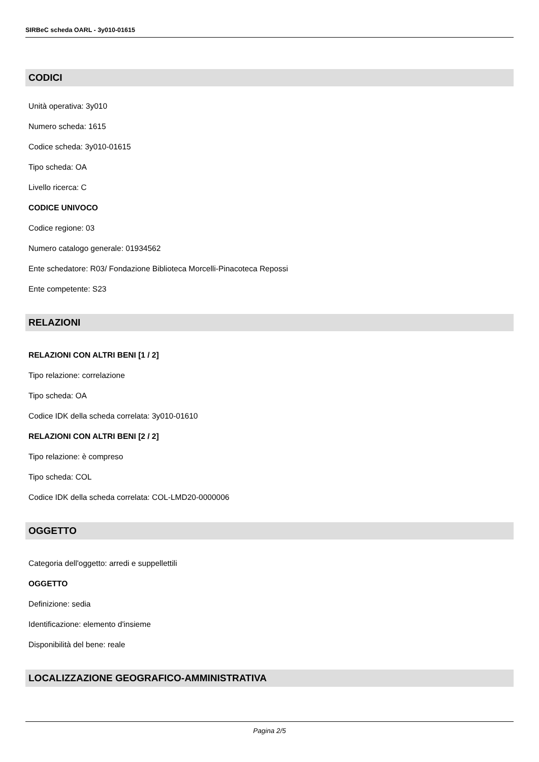SIRBeC scheda OARL - 3y010-01615
CODICI
Unità operativa: 3y010
Numero scheda: 1615
Codice scheda: 3y010-01615
Tipo scheda: OA
Livello ricerca: C
CODICE UNIVOCO
Codice regione: 03
Numero catalogo generale: 01934562
Ente schedatore: R03/ Fondazione Biblioteca Morcelli-Pinacoteca Repossi
Ente competente: S23
RELAZIONI
RELAZIONI CON ALTRI BENI [1 / 2]
Tipo relazione: correlazione
Tipo scheda: OA
Codice IDK della scheda correlata: 3y010-01610
RELAZIONI CON ALTRI BENI [2 / 2]
Tipo relazione: è compreso
Tipo scheda: COL
Codice IDK della scheda correlata: COL-LMD20-0000006
OGGETTO
Categoria dell'oggetto: arredi e suppellettili
OGGETTO
Definizione: sedia
Identificazione: elemento d'insieme
Disponibilità del bene: reale
LOCALIZZAZIONE GEOGRAFICO-AMMINISTRATIVA
Pagina 2/5